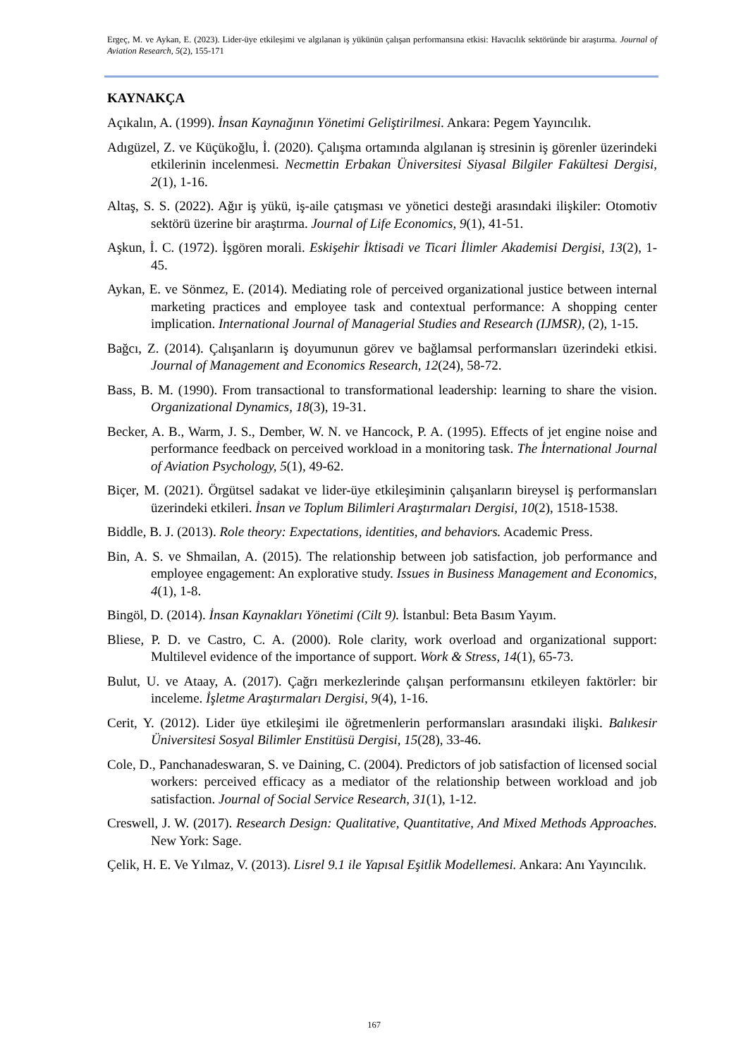Ergeç, M. ve Aykan, E. (2023). Lider-üye etkileşimi ve algılanan iş yükünün çalışan performansına etkisi: Havacılık sektöründe bir araştırma. Journal of Aviation Research, 5(2), 155-171
KAYNAKÇA
Açıkalın, A. (1999). İnsan Kaynağının Yönetimi Geliştirilmesi. Ankara: Pegem Yayıncılık.
Adıgüzel, Z. ve Küçükoğlu, İ. (2020). Çalışma ortamında algılanan iş stresinin iş görenler üzerindeki etkilerinin incelenmesi. Necmettin Erbakan Üniversitesi Siyasal Bilgiler Fakültesi Dergisi, 2(1), 1-16.
Altaş, S. S. (2022). Ağır iş yükü, iş-aile çatışması ve yönetici desteği arasındaki ilişkiler: Otomotiv sektörü üzerine bir araştırma. Journal of Life Economics, 9(1), 41-51.
Aşkun, İ. C. (1972). İşgören morali. Eskişehir İktisadi ve Ticari İlimler Akademisi Dergisi, 13(2), 1-45.
Aykan, E. ve Sönmez, E. (2014). Mediating role of perceived organizational justice between internal marketing practices and employee task and contextual performance: A shopping center implication. International Journal of Managerial Studies and Research (IJMSR), (2), 1-15.
Bağcı, Z. (2014). Çalışanların iş doyumunun görev ve bağlamsal performansları üzerindeki etkisi. Journal of Management and Economics Research, 12(24), 58-72.
Bass, B. M. (1990). From transactional to transformational leadership: learning to share the vision. Organizational Dynamics, 18(3), 19-31.
Becker, A. B., Warm, J. S., Dember, W. N. ve Hancock, P. A. (1995). Effects of jet engine noise and performance feedback on perceived workload in a monitoring task. The İnternational Journal of Aviation Psychology, 5(1), 49-62.
Biçer, M. (2021). Örgütsel sadakat ve lider-üye etkileşiminin çalışanların bireysel iş performansları üzerindeki etkileri. İnsan ve Toplum Bilimleri Araştırmaları Dergisi, 10(2), 1518-1538.
Biddle, B. J. (2013). Role theory: Expectations, identities, and behaviors. Academic Press.
Bin, A. S. ve Shmailan, A. (2015). The relationship between job satisfaction, job performance and employee engagement: An explorative study. Issues in Business Management and Economics, 4(1), 1-8.
Bingöl, D. (2014). İnsan Kaynakları Yönetimi (Cilt 9). İstanbul: Beta Basım Yayım.
Bliese, P. D. ve Castro, C. A. (2000). Role clarity, work overload and organizational support: Multilevel evidence of the importance of support. Work & Stress, 14(1), 65-73.
Bulut, U. ve Ataay, A. (2017). Çağrı merkezlerinde çalışan performansını etkileyen faktörler: bir inceleme. İşletme Araştırmaları Dergisi, 9(4), 1-16.
Cerit, Y. (2012). Lider üye etkileşimi ile öğretmenlerin performansları arasındaki ilişki. Balıkesir Üniversitesi Sosyal Bilimler Enstitüsü Dergisi, 15(28), 33-46.
Cole, D., Panchanadeswaran, S. ve Daining, C. (2004). Predictors of job satisfaction of licensed social workers: perceived efficacy as a mediator of the relationship between workload and job satisfaction. Journal of Social Service Research, 31(1), 1-12.
Creswell, J. W. (2017). Research Design: Qualitative, Quantitative, And Mixed Methods Approaches. New York: Sage.
Çelik, H. E. Ve Yılmaz, V. (2013). Lisrel 9.1 ile Yapısal Eşitlik Modellemesi. Ankara: Anı Yayıncılık.
167